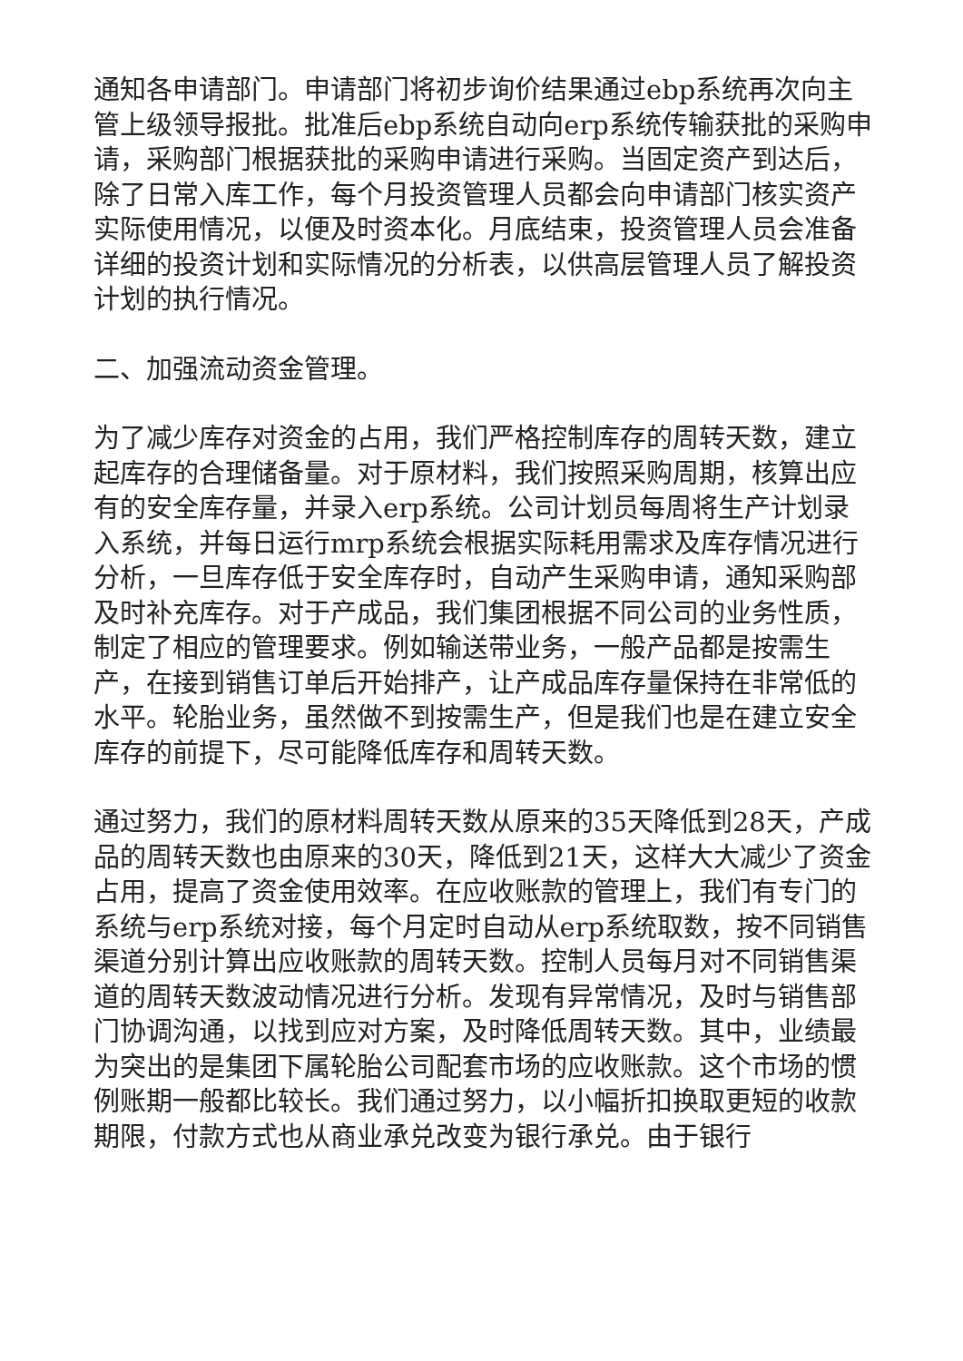通知各申请部门。申请部门将初步询价结果通过ebp系统再次向主管上级领导报批。批准后ebp系统自动向erp系统传输获批的采购申请，采购部门根据获批的采购申请进行采购。当固定资产到达后，除了日常入库工作，每个月投资管理人员都会向申请部门核实资产实际使用情况，以便及时资本化。月底结束，投资管理人员会准备详细的投资计划和实际情况的分析表，以供高层管理人员了解投资计划的执行情况。
二、加强流动资金管理。
为了减少库存对资金的占用，我们严格控制库存的周转天数，建立起库存的合理储备量。对于原材料，我们按照采购周期，核算出应有的安全库存量，并录入erp系统。公司计划员每周将生产计划录入系统，并每日运行mrp系统会根据实际耗用需求及库存情况进行分析，一旦库存低于安全库存时，自动产生采购申请，通知采购部及时补充库存。对于产成品，我们集团根据不同公司的业务性质，制定了相应的管理要求。例如输送带业务，一般产品都是按需生产，在接到销售订单后开始排产，让产成品库存量保持在非常低的水平。轮胎业务，虽然做不到按需生产，但是我们也是在建立安全库存的前提下，尽可能降低库存和周转天数。
通过努力，我们的原材料周转天数从原来的35天降低到28天，产成品的周转天数也由原来的30天，降低到21天，这样大大减少了资金占用，提高了资金使用效率。在应收账款的管理上，我们有专门的系统与erp系统对接，每个月定时自动从erp系统取数，按不同销售渠道分别计算出应收账款的周转天数。控制人员每月对不同销售渠道的周转天数波动情况进行分析。发现有异常情况，及时与销售部门协调沟通，以找到应对方案，及时降低周转天数。其中，业绩最为突出的是集团下属轮胎公司配套市场的应收账款。这个市场的惯例账期一般都比较长。我们通过努力，以小幅折扣换取更短的收款期限，付款方式也从商业承兑改变为银行承兑。由于银行